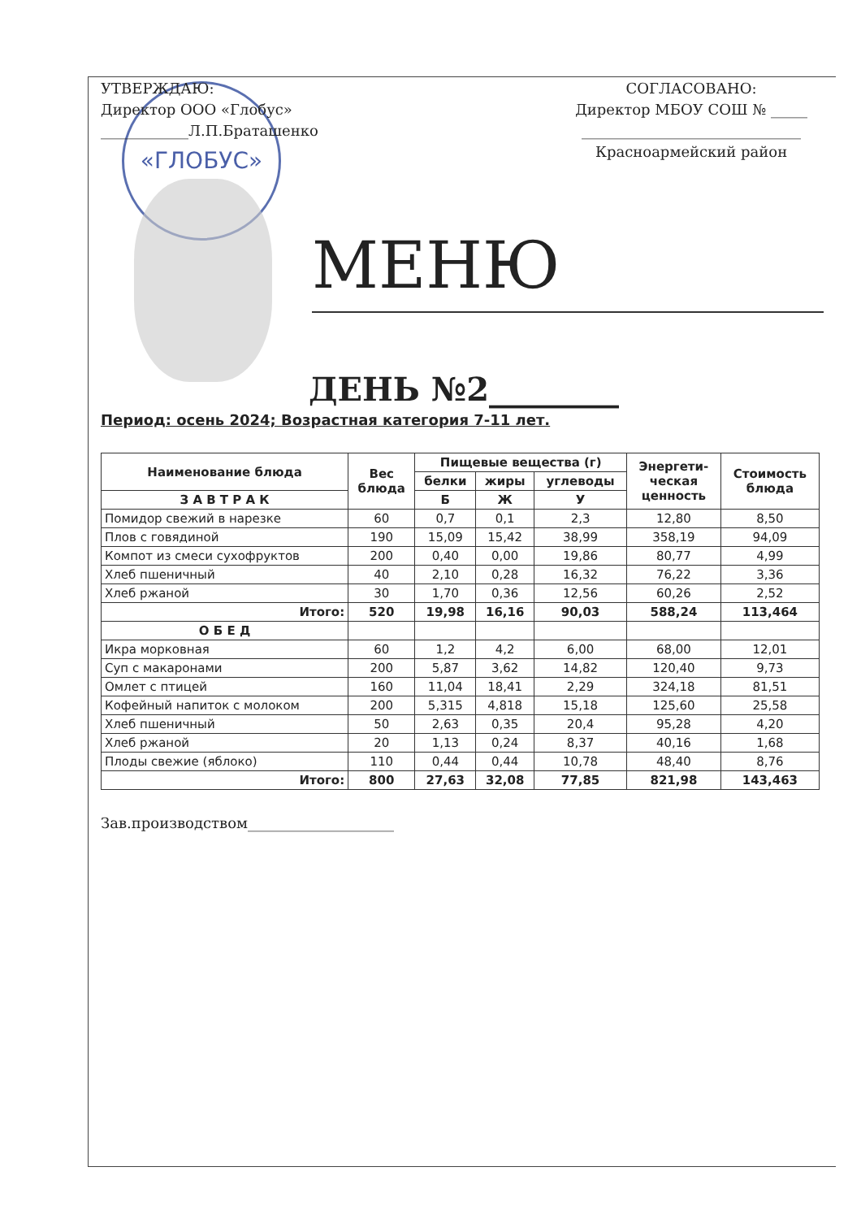«ГЛОБУС»
УТВЕРЖДАЮ:
Директор ООО «Глобус»
____________Л.П.Браташенко
СОГЛАСОВАНО:
Директор МБОУ СОШ № _____
______________________________
Красноармейский район
МЕНЮ
ДЕНЬ №2________
Период: осень 2024; Возрастная категория 7-11 лет.
| Наименование блюда | Вес блюда | Пищевые вещества (г) | | | Энергети- ческая ценность | Стоимость блюда |
| --- | --- | --- | --- | --- | --- | --- |
| | | белки | жиры | углеводы | | |
| | | Б | Ж | У | | |
| З А В Т Р А К | | | | | | |
| Помидор свежий в нарезке | 60 | 0,7 | 0,1 | 2,3 | 12,80 | 8,50 |
| Плов с говядиной | 190 | 15,09 | 15,42 | 38,99 | 358,19 | 94,09 |
| Компот из смеси сухофруктов | 200 | 0,40 | 0,00 | 19,86 | 80,77 | 4,99 |
| Хлеб пшеничный | 40 | 2,10 | 0,28 | 16,32 | 76,22 | 3,36 |
| Хлеб ржаной | 30 | 1,70 | 0,36 | 12,56 | 60,26 | 2,52 |
| Итого: | 520 | 19,98 | 16,16 | 90,03 | 588,24 | 113,464 |
| О Б Е Д | | | | | | |
| Икра морковная | 60 | 1,2 | 4,2 | 6,00 | 68,00 | 12,01 |
| Суп с макаронами | 200 | 5,87 | 3,62 | 14,82 | 120,40 | 9,73 |
| Омлет с птицей | 160 | 11,04 | 18,41 | 2,29 | 324,18 | 81,51 |
| Кофейный напиток с молоком | 200 | 5,315 | 4,818 | 15,18 | 125,60 | 25,58 |
| Хлеб пшеничный | 50 | 2,63 | 0,35 | 20,4 | 95,28 | 4,20 |
| Хлеб ржаной | 20 | 1,13 | 0,24 | 8,37 | 40,16 | 1,68 |
| Плоды свежие (яблоко) | 110 | 0,44 | 0,44 | 10,78 | 48,40 | 8,76 |
| Итого: | 800 | 27,63 | 32,08 | 77,85 | 821,98 | 143,463 |
Зав.производством____________________